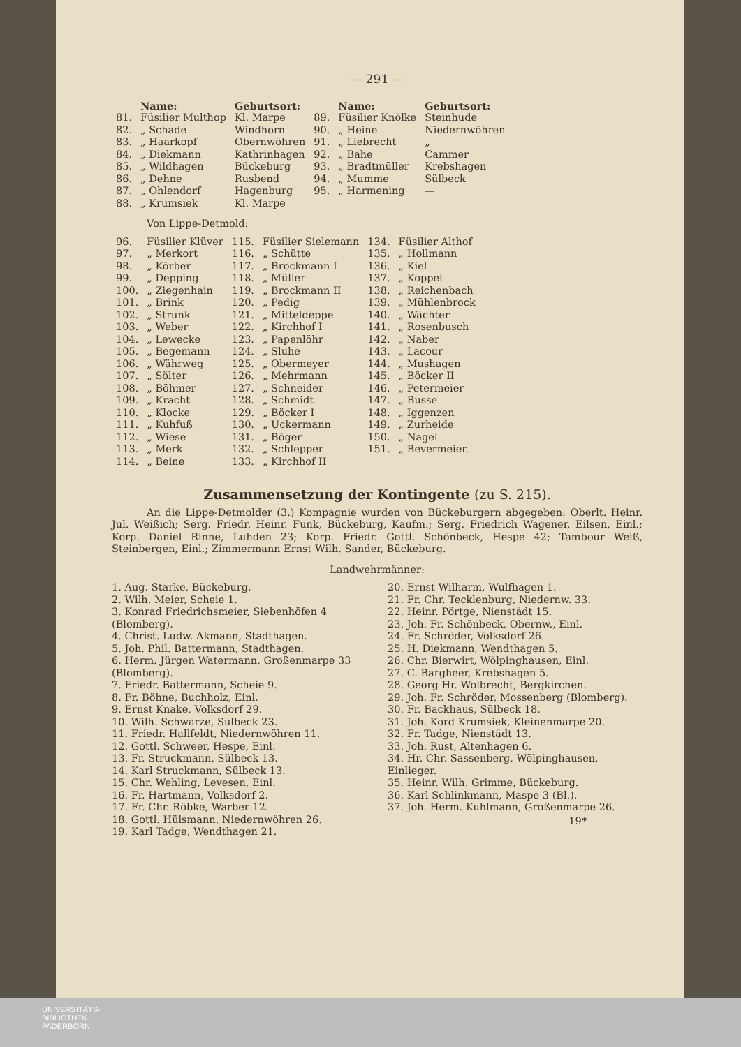— 291 —
| | Name: | Geburtsort: | | Name: | Geburtsort: |
| --- | --- | --- | --- | --- | --- |
| 81. | Füsilier Multhop | Kl. Marpe | 89. | Füsilier Knölke | Steinhude |
| 82. | „ Schade | Windhorn | 90. | „ Heine | Niedernwöhren |
| 83. | „ Haarkopf | Obernwöhren | 91. | „ Liebrecht | „ |
| 84. | „ Diekmann | Kathrinhagen | 92. | „ Bahe | Cammer |
| 85. | „ Wildhagen | Bückeburg | 93. | „ Bradtmüller | Krebshagen |
| 86. | „ Dehne | Rusbend | 94. | „ Mumme | Sülbeck |
| 87. | „ Ohlendorf | Hagenburg | 95. | „ Harmening | — |
| 88. | „ Krumsiek | Kl. Marpe | | | |
Von Lippe-Detmold:
| 96. | Füsilier Klüver | 115. | Füsilier Sielemann | 134. | Füsilier Althof |
| 97. | „ Merkort | 116. | „ Schütte | 135. | „ Hollmann |
| 98. | „ Körber | 117. | „ Brockmann I | 136. | „ Kiel |
| 99. | „ Depping | 118. | „ Müller | 137. | „ Koppei |
| 100. | „ Ziegenhain | 119. | „ Brockmann II | 138. | „ Reichenbach |
| 101. | „ Brink | 120. | „ Pedig | 139. | „ Mühlenbrock |
| 102. | „ Strunk | 121. | „ Mitteldeppe | 140. | „ Wächter |
| 103. | „ Weber | 122. | „ Kirchhof I | 141. | „ Rosenbusch |
| 104. | „ Lewecke | 123. | „ Papenlöhr | 142. | „ Naber |
| 105. | „ Begemann | 124. | „ Sluhe | 143. | „ Lacour |
| 106. | „ Währweg | 125. | „ Obermeyer | 144. | „ Mushagen |
| 107. | „ Sölter | 126. | „ Mehrmann | 145. | „ Böcker II |
| 108. | „ Böhmer | 127. | „ Schneider | 146. | „ Petermeier |
| 109. | „ Kracht | 128. | „ Schmidt | 147. | „ Busse |
| 110. | „ Klocke | 129. | „ Böcker I | 148. | „ Iggenzen |
| 111. | „ Kuhfuß | 130. | „ Ückermann | 149. | „ Zurheide |
| 112. | „ Wiese | 131. | „ Böger | 150. | „ Nagel |
| 113. | „ Merk | 132. | „ Schlepper | 151. | „ Bevermeier. |
| 114. | „ Beine | 133. | „ Kirchhof II | | |
Zusammensetzung der Kontingente (zu S. 215).
An die Lippe-Detmolder (3.) Kompagnie wurden von Bückeburgern abgegeben: Oberlt. Heinr. Jul. Weißich; Serg. Friedr. Heinr. Funk, Bückeburg, Kaufm.; Serg. Friedrich Wagener, Eilsen, Einl.; Korp. Daniel Rinne, Luhden 23; Korp. Friedr. Gottl. Schönbeck, Hespe 42; Tambour Weiß, Steinbergen, Einl.; Zimmermann Ernst Wilh. Sander, Bückeburg.
Landwehrmänner:
1. Aug. Starke, Bückeburg.
2. Wilh. Meier, Scheie 1.
3. Konrad Friedrichsmeier, Siebenhöfen 4 (Blomberg).
4. Christ. Ludw. Akmann, Stadthagen.
5. Joh. Phil. Battermann, Stadthagen.
6. Herm. Jürgen Watermann, Großenmarpe 33 (Blomberg).
7. Friedr. Battermann, Scheie 9.
8. Fr. Böhne, Buchholz, Einl.
9. Ernst Knake, Volksdorf 29.
10. Wilh. Schwarze, Sülbeck 23.
11. Friedr. Hallfeldt, Niedernwöhren 11.
12. Gottl. Schweer, Hespe, Einl.
13. Fr. Struckmann, Sülbeck 13.
14. Karl Struckmann, Sülbeck 13.
15. Chr. Wehling, Levesen, Einl.
16. Fr. Hartmann, Volksdorf 2.
17. Fr. Chr. Röbke, Warber 12.
18. Gottl. Hülsmann, Niedernwöhren 26.
19. Karl Tadge, Wendthagen 21.
20. Ernst Wilharm, Wulfhagen 1.
21. Fr. Chr. Tecklenburg, Niedernw. 33.
22. Heinr. Pörtge, Nienstädt 15.
23. Joh. Fr. Schönbeck, Obernw., Einl.
24. Fr. Schröder, Volksdorf 26.
25. H. Diekmann, Wendthagen 5.
26. Chr. Bierwirt, Wölpinghausen, Einl.
27. C. Bargheer, Krebshagen 5.
28. Georg Hr. Wolbrecht, Bergkirchen.
29. Joh. Fr. Schröder, Mossenberg (Blomberg).
30. Fr. Backhaus, Sülbeck 18.
31. Joh. Kord Krumsiek, Kleinenmarpe 20.
32. Fr. Tadge, Nienstädt 13.
33. Joh. Rust, Altenhagen 6.
34. Hr. Chr. Sassenberg, Wölpinghausen, Einlieger.
35. Heinr. Wilh. Grimme, Bückeburg.
36. Karl Schlinkmann, Maspe 3 (Bl.).
37. Joh. Herm. Kuhlmann, Großenmarpe 26.
19*
UNIVERSITÄTS-
BIBLIOTHEK
PADERBORN